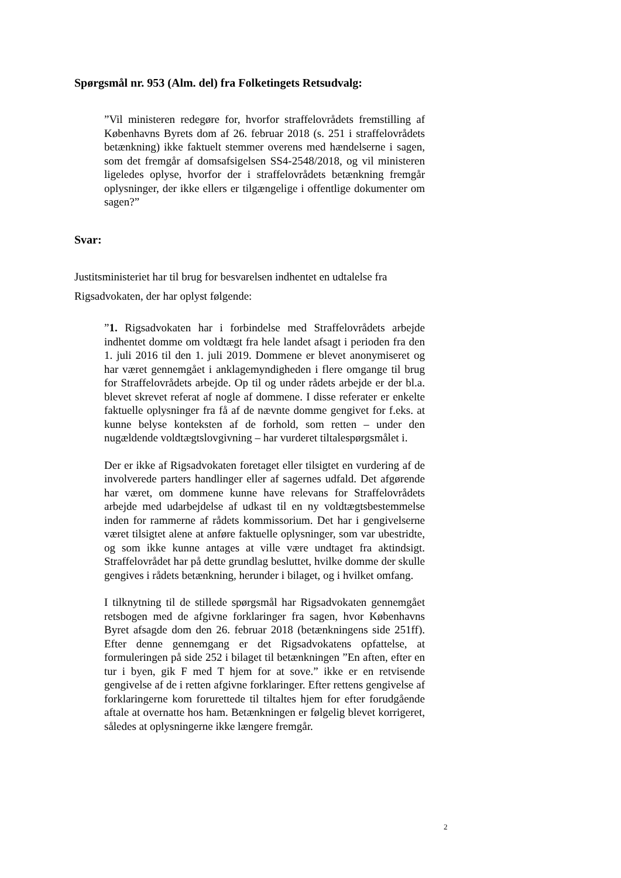Spørgsmål nr. 953 (Alm. del) fra Folketingets Retsudvalg:
”Vil ministeren redegøre for, hvorfor straffelovrådets fremstilling af Københavns Byrets dom af 26. februar 2018 (s. 251 i straffelovrådets betænkning) ikke faktuelt stemmer overens med hændelserne i sagen, som det fremgår af domsafsigelsen SS4-2548/2018, og vil ministeren ligeledes oplyse, hvorfor der i straffelovrådets betænkning fremgår oplysninger, der ikke ellers er tilgængelige i offentlige dokumenter om sagen?”
Svar:
Justitsministeriet har til brug for besvarelsen indhentet en udtalelse fra Rigsadvokaten, der har oplyst følgende:
”1. Rigsadvokaten har i forbindelse med Straffelovrådets arbejde indhentet domme om voldtægt fra hele landet afsagt i perioden fra den 1. juli 2016 til den 1. juli 2019. Dommene er blevet anonymiseret og har været gennemgået i anklagemyndigheden i flere omgange til brug for Straffelovrådets arbejde. Op til og under rådets arbejde er der bl.a. blevet skrevet referat af nogle af dommene. I disse referater er enkelte faktuelle oplysninger fra få af de nævnte domme gengivet for f.eks. at kunne belyse konteksten af de forhold, som retten – under den nugældende voldtægtslovgivning – har vurderet tiltalespørgsmålet i.
Der er ikke af Rigsadvokaten foretaget eller tilsigtet en vurdering af de involverede parters handlinger eller af sagernes udfald. Det afgørende har været, om dommene kunne have relevans for Straffelovrådets arbejde med udarbejdelse af udkast til en ny voldtægtsbestemmelse inden for rammerne af rådets kommissorium. Det har i gengivelserne været tilsigtet alene at anføre faktuelle oplysninger, som var ubestridte, og som ikke kunne antages at ville være undtaget fra aktindsigt. Straffelovrådet har på dette grundlag besluttet, hvilke domme der skulle gengives i rådets betænkning, herunder i bilaget, og i hvilket omfang.
I tilknytning til de stillede spørgsmål har Rigsadvokaten gennemgået retsbogen med de afgivne forklaringer fra sagen, hvor Københavns Byret afsagde dom den 26. februar 2018 (betænkningens side 251ff). Efter denne gennemgang er det Rigsadvokatens opfattelse, at formuleringen på side 252 i bilaget til betænkningen ”En aften, efter en tur i byen, gik F med T hjem for at sove.” ikke er en retvisende gengivelse af de i retten afgivne forklaringer. Efter rettens gengivelse af forklaringerne kom forurettede til tiltaltes hjem for efter forudgående aftale at overnatte hos ham. Betænkningen er følgelig blevet korrigeret, således at oplysningerne ikke længere fremgår.
2